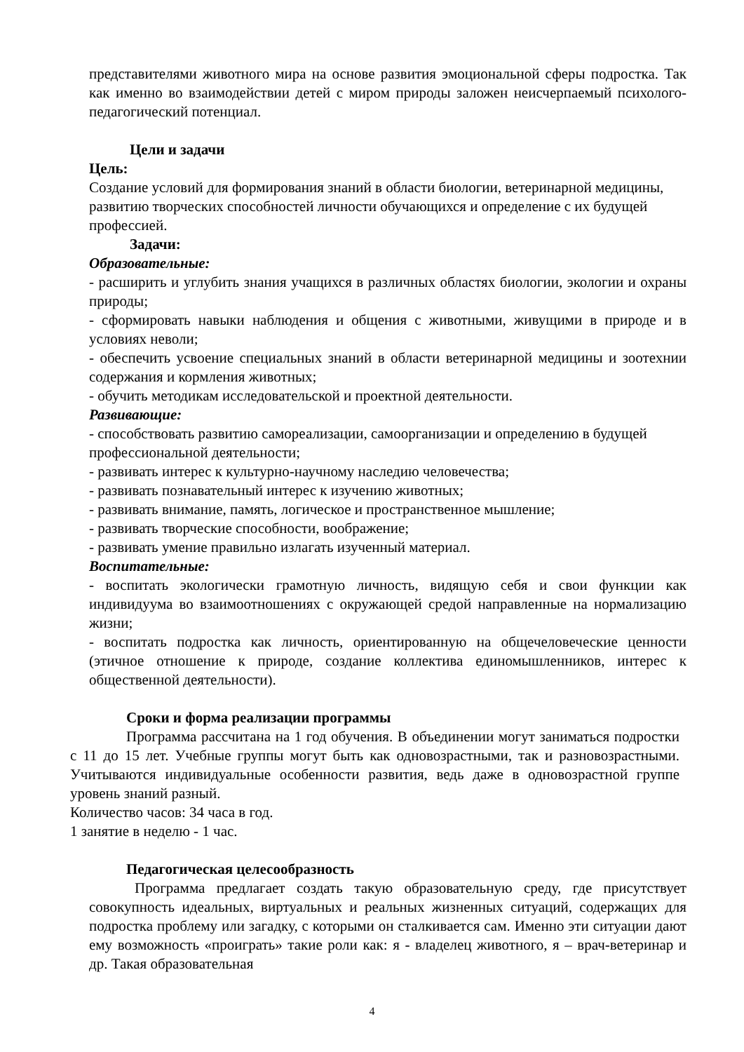представителями животного мира на основе развития эмоциональной сферы подростка. Так как именно во взаимодействии детей с миром природы заложен неисчерпаемый психолого-педагогический потенциал.
Цели и задачи
Цель:
Создание условий для формирования знаний в области биологии, ветеринарной медицины, развитию творческих способностей личности обучающихся и определение с их будущей профессией.
Задачи:
Образовательные:
- расширить и углубить знания учащихся в различных областях биологии, экологии и охраны природы;
- сформировать навыки наблюдения и общения с животными, живущими в природе и в условиях неволи;
- обеспечить усвоение специальных знаний в области ветеринарной медицины и зоотехнии содержания и кормления животных;
- обучить методикам исследовательской и проектной деятельности.
Развивающие:
- способствовать развитию самореализации, самоорганизации и определению в будущей профессиональной деятельности;
- развивать интерес к культурно-научному наследию человечества;
- развивать познавательный интерес к изучению животных;
- развивать внимание, память, логическое и пространственное мышление;
- развивать творческие способности, воображение;
- развивать умение правильно излагать изученный материал.
Воспитательные:
- воспитать экологически грамотную личность, видящую себя и свои функции как индивидуума во взаимоотношениях с окружающей средой направленные на нормализацию жизни;
- воспитать подростка как личность, ориентированную на общечеловеческие ценности (этичное отношение к природе, создание коллектива единомышленников, интерес к общественной деятельности).
Сроки и форма реализации программы
Программа рассчитана на 1 год обучения. В объединении могут заниматься подростки с 11 до 15 лет. Учебные группы могут быть как одновозрастными, так и разновозрастными. Учитываются индивидуальные особенности развития, ведь даже в одновозрастной группе уровень знаний разный.
Количество часов: 34 часа в год.
1 занятие в неделю - 1 час.
Педагогическая целесообразность
Программа предлагает создать такую образовательную среду, где присутствует совокупность идеальных, виртуальных и реальных жизненных ситуаций, содержащих для подростка проблему или загадку, с которыми он сталкивается сам. Именно эти ситуации дают ему возможность «проиграть» такие роли как: я - владелец животного, я – врач-ветеринар и др. Такая образовательная
4